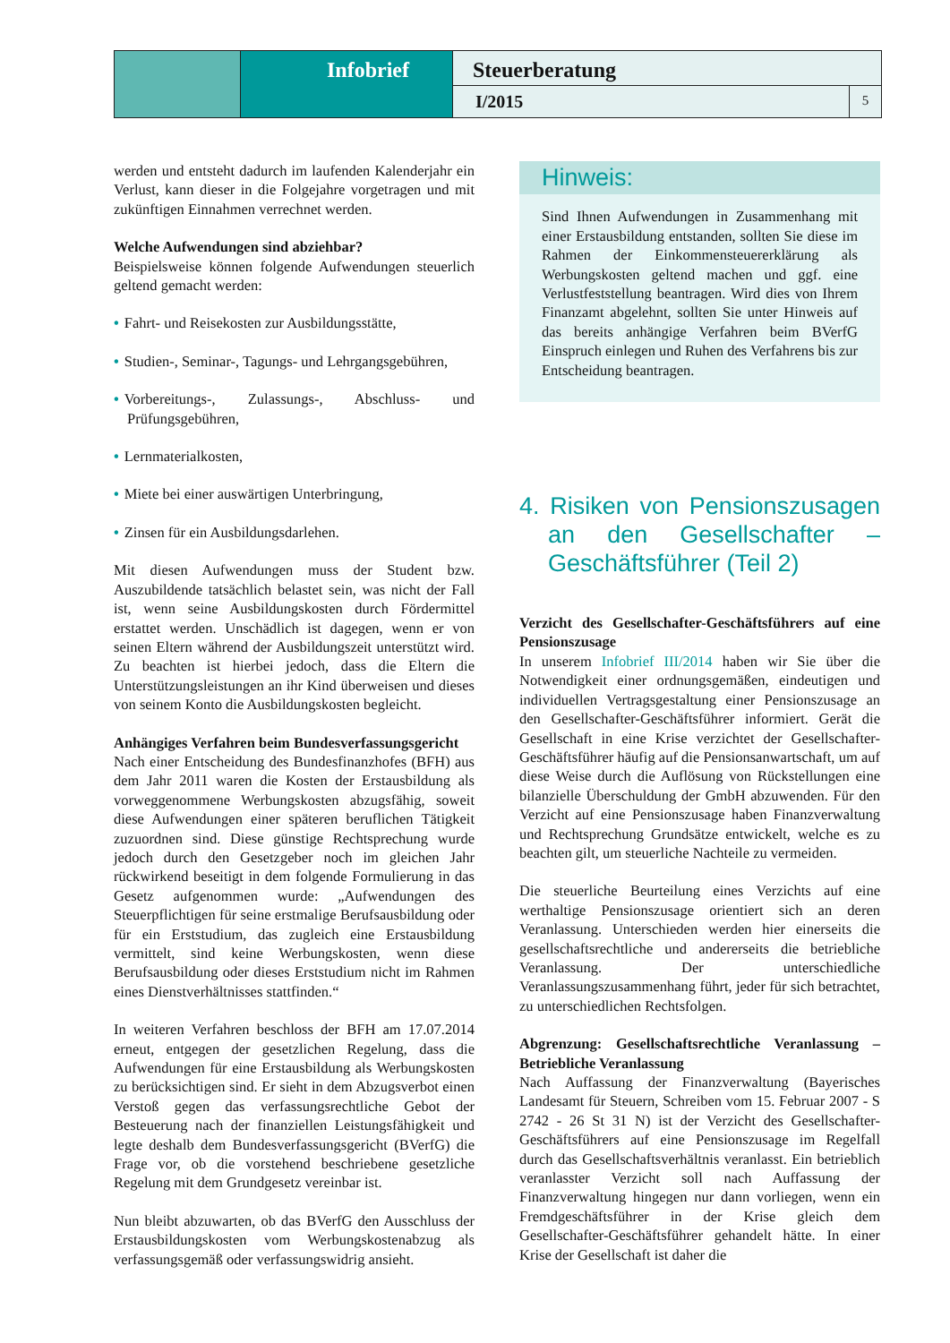Infobrief
Steuerberatung
I/2015 5
werden und entsteht dadurch im laufenden Kalenderjahr ein Verlust, kann dieser in die Folgejahre vorgetragen und mit zukünftigen Einnahmen verrechnet werden.
Welche Aufwendungen sind abziehbar?
Beispielsweise können folgende Aufwendungen steuerlich geltend gemacht werden:
• Fahrt- und Reisekosten zur Ausbildungsstätte,
• Studien-, Seminar-, Tagungs- und Lehrgangsgebühren,
• Vorbereitungs-, Zulassungs-, Abschluss- und Prüfungsgebühren,
• Lernmaterialkosten,
• Miete bei einer auswärtigen Unterbringung,
• Zinsen für ein Ausbildungsdarlehen.
Mit diesen Aufwendungen muss der Student bzw. Auszubildende tatsächlich belastet sein, was nicht der Fall ist, wenn seine Ausbildungskosten durch Fördermittel erstattet werden. Unschädlich ist dagegen, wenn er von seinen Eltern während der Ausbildungszeit unterstützt wird. Zu beachten ist hierbei jedoch, dass die Eltern die Unterstützungsleistungen an ihr Kind überweisen und dieses von seinem Konto die Ausbildungskosten begleicht.
Anhängiges Verfahren beim Bundesverfassungsgericht
Nach einer Entscheidung des Bundesfinanzhofes (BFH) aus dem Jahr 2011 waren die Kosten der Erstausbildung als vorweggenommene Werbungskosten abzugsfähig, soweit diese Aufwendungen einer späteren beruflichen Tätigkeit zuzuordnen sind. Diese günstige Rechtsprechung wurde jedoch durch den Gesetzgeber noch im gleichen Jahr rückwirkend beseitigt in dem folgende Formulierung in das Gesetz aufgenommen wurde: „Aufwendungen des Steuerpflichtigen für seine erstmalige Berufsausbildung oder für ein Erststudium, das zugleich eine Erstausbildung vermittelt, sind keine Werbungskosten, wenn diese Berufsausbildung oder dieses Erststudium nicht im Rahmen eines Dienstverhältnisses stattfinden.“
In weiteren Verfahren beschloss der BFH am 17.07.2014 erneut, entgegen der gesetzlichen Regelung, dass die Aufwendungen für eine Erstausbildung als Werbungskosten zu berücksichtigen sind. Er sieht in dem Abzugsverbot einen Verstoß gegen das verfassungsrechtliche Gebot der Besteuerung nach der finanziellen Leistungsfähigkeit und legte deshalb dem Bundesverfassungsgericht (BVerfG) die Frage vor, ob die vorstehend beschriebene gesetzliche Regelung mit dem Grundgesetz vereinbar ist.
Nun bleibt abzuwarten, ob das BVerfG den Ausschluss der Erstausbildungskosten vom Werbungskostenabzug als verfassungsgemäß oder verfassungswidrig ansieht.
Hinweis:
Sind Ihnen Aufwendungen in Zusammenhang mit einer Erstausbildung entstanden, sollten Sie diese im Rahmen der Einkommensteuererklärung als Werbungskosten geltend machen und ggf. eine Verlustfeststellung beantragen. Wird dies von Ihrem Finanzamt abgelehnt, sollten Sie unter Hinweis auf das bereits anhängige Verfahren beim BVerfG Einspruch einlegen und Ruhen des Verfahrens bis zur Entscheidung beantragen.
4. Risiken von Pensionszusagen an den Gesellschafter – Geschäftsführer (Teil 2)
Verzicht des Gesellschafter-Geschäftsführers auf eine Pensionszusage
In unserem Infobrief III/2014 haben wir Sie über die Notwendigkeit einer ordnungsgemäßen, eindeutigen und individuellen Vertragsgestaltung einer Pensionszusage an den Gesellschafter-Geschäftsführer informiert. Gerät die Gesellschaft in eine Krise verzichtet der Gesellschafter-Geschäftsführer häufig auf die Pensionsanwartschaft, um auf diese Weise durch die Auflösung von Rückstellungen eine bilanzielle Überschuldung der GmbH abzuwenden. Für den Verzicht auf eine Pensionszusage haben Finanzverwaltung und Rechtsprechung Grundsätze entwickelt, welche es zu beachten gilt, um steuerliche Nachteile zu vermeiden.
Die steuerliche Beurteilung eines Verzichts auf eine werthaltige Pensionszusage orientiert sich an deren Veranlassung. Unterschieden werden hier einerseits die gesellschaftsrechtliche und andererseits die betriebliche Veranlassung. Der unterschiedliche Veranlassungszusammenhang führt, jeder für sich betrachtet, zu unterschiedlichen Rechtsfolgen.
Abgrenzung: Gesellschaftsrechtliche Veranlassung – Betriebliche Veranlassung
Nach Auffassung der Finanzverwaltung (Bayerisches Landesamt für Steuern, Schreiben vom 15. Februar 2007 - S 2742 - 26 St 31 N) ist der Verzicht des Gesellschafter-Geschäftsführers auf eine Pensionszusage im Regelfall durch das Gesellschaftsverhältnis veranlasst. Ein betrieblich veranlasster Verzicht soll nach Auffassung der Finanzverwaltung hingegen nur dann vorliegen, wenn ein Fremdgeschäftsführer in der Krise gleich dem Gesellschafter-Geschäftsführer gehandelt hätte. In einer Krise der Gesellschaft ist daher die